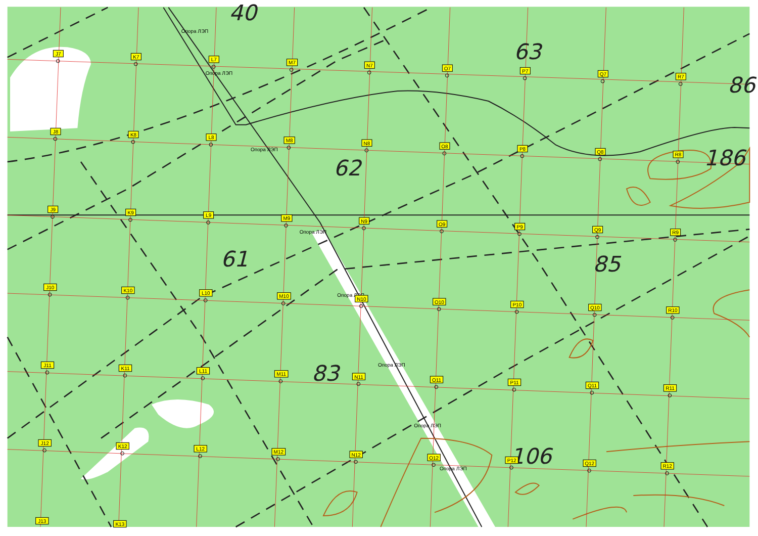40
63
86
62
186
61
85
83
106
Опора ЛЭП
Опора ЛЭП
Опора ЛЭП
Опора ЛЭП
Опора ЛЭП
Опора ЛЭП
Опора ЛЭП
Опора ЛЭП
J7
K7
L7
M7
N7
O7
P7
Q7
R7
J8
K8
L8
M8
N8
O8
P8
Q8
R8
J9
K9
L9
M9
N9
O9
P9
Q9
R9
J10
K10
L10
M10
N10
O10
P10
Q10
R10
J11
K11
L11
M11
N11
O11
P11
Q11
R11
J12
K12
L12
M12
N12
O12
P12
Q12
R12
J13
K13